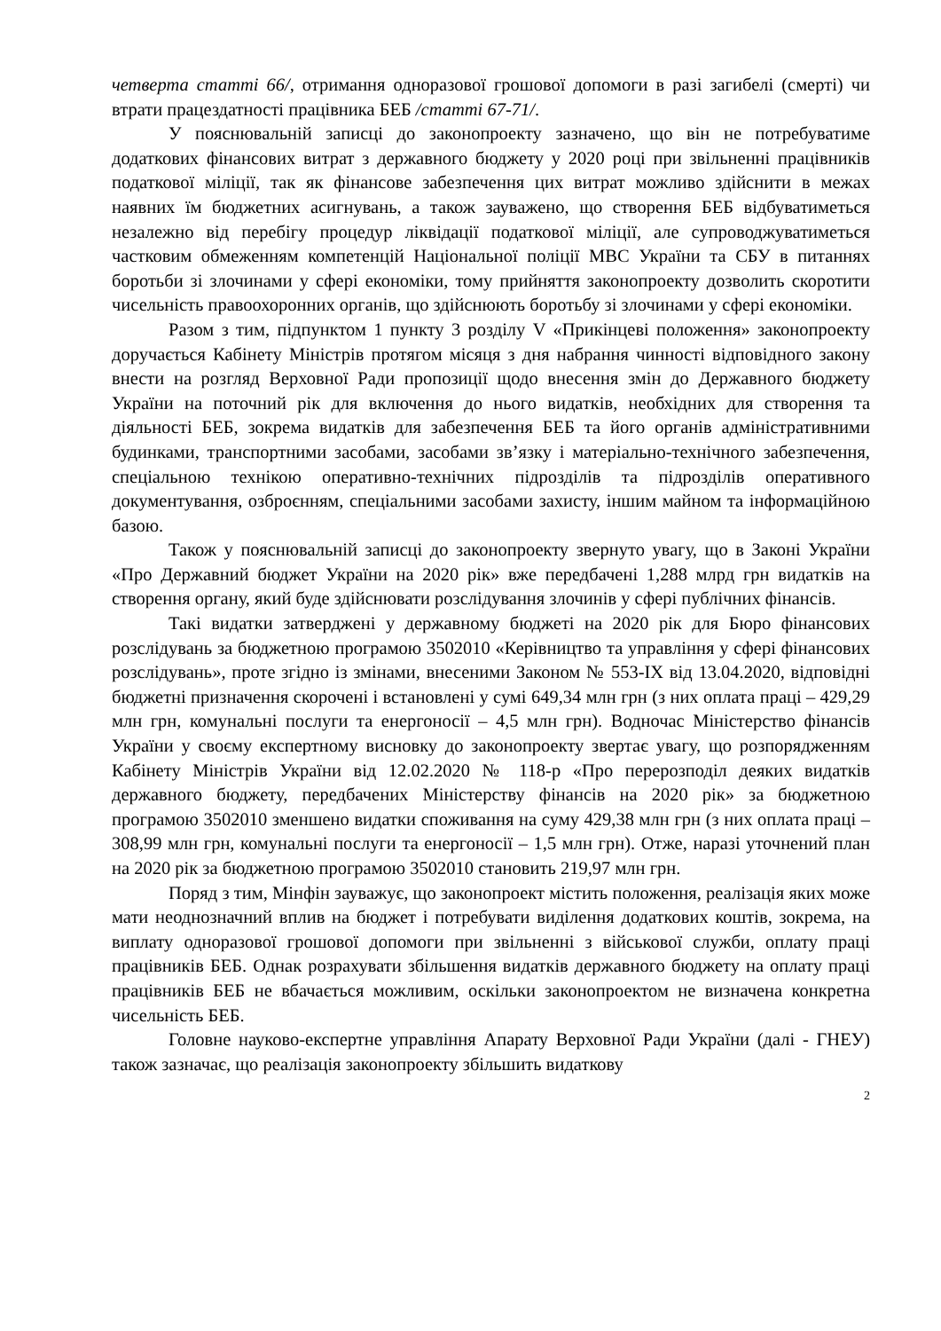четверта статті 66/, отримання одноразової грошової допомоги в разі загибелі (смерті) чи втрати працездатності працівника БЕБ /статті 67-71/.
У пояснювальній записці до законопроекту зазначено, що він не потребуватиме додаткових фінансових витрат з державного бюджету у 2020 році при звільненні працівників податкової міліції, так як фінансове забезпечення цих витрат можливо здійснити в межах наявних їм бюджетних асигнувань, а також зауважено, що створення БЕБ відбуватиметься незалежно від перебігу процедур ліквідації податкової міліції, але супроводжуватиметься частковим обмеженням компетенцій Національної поліції МВС України та СБУ в питаннях боротьби зі злочинами у сфері економіки, тому прийняття законопроекту дозволить скоротити чисельність правоохоронних органів, що здійснюють боротьбу зі злочинами у сфері економіки.
Разом з тим, підпунктом 1 пункту 3 розділу V «Прикінцеві положення» законопроекту доручається Кабінету Міністрів протягом місяця з дня набрання чинності відповідного закону внести на розгляд Верховної Ради пропозиції щодо внесення змін до Державного бюджету України на поточний рік для включення до нього видатків, необхідних для створення та діяльності БЕБ, зокрема видатків для забезпечення БЕБ та його органів адміністративними будинками, транспортними засобами, засобами зв’язку і матеріально-технічного забезпечення, спеціальною технікою оперативно-технічних підрозділів та підрозділів оперативного документування, озброєнням, спеціальними засобами захисту, іншим майном та інформаційною базою.
Також у пояснювальній записці до законопроекту звернуто увагу, що в Законі України «Про Державний бюджет України на 2020 рік» вже передбачені 1,288 млрд грн видатків на створення органу, який буде здійснювати розслідування злочинів у сфері публічних фінансів.
Такі видатки затверджені у державному бюджеті на 2020 рік для Бюро фінансових розслідувань за бюджетною програмою 3502010 «Керівництво та управління у сфері фінансових розслідувань», проте згідно із змінами, внесеними Законом № 553-IX від 13.04.2020, відповідні бюджетні призначення скорочені і встановлені у сумі 649,34 млн грн (з них оплата праці – 429,29 млн грн, комунальні послуги та енергоносії – 4,5 млн грн). Водночас Міністерство фінансів України у своєму експертному висновку до законопроекту звертає увагу, що розпорядженням Кабінету Міністрів України від 12.02.2020 № 118-р «Про перерозподіл деяких видатків державного бюджету, передбачених Міністерству фінансів на 2020 рік» за бюджетною програмою 3502010 зменшено видатки споживання на суму 429,38 млн грн (з них оплата праці – 308,99 млн грн, комунальні послуги та енергоносії – 1,5 млн грн). Отже, наразі уточнений план на 2020 рік за бюджетною програмою 3502010 становить 219,97 млн грн.
Поряд з тим, Мінфін зауважує, що законопроект містить положення, реалізація яких може мати неоднозначний вплив на бюджет і потребувати виділення додаткових коштів, зокрема, на виплату одноразової грошової допомоги при звільненні з військової служби, оплату праці працівників БЕБ. Однак розрахувати збільшення видатків державного бюджету на оплату праці працівників БЕБ не вбачається можливим, оскільки законопроектом не визначена конкретна чисельність БЕБ.
Головне науково-експертне управління Апарату Верховної Ради України (далі - ГНЕУ) також зазначає, що реалізація законопроекту збільшить видаткову
2